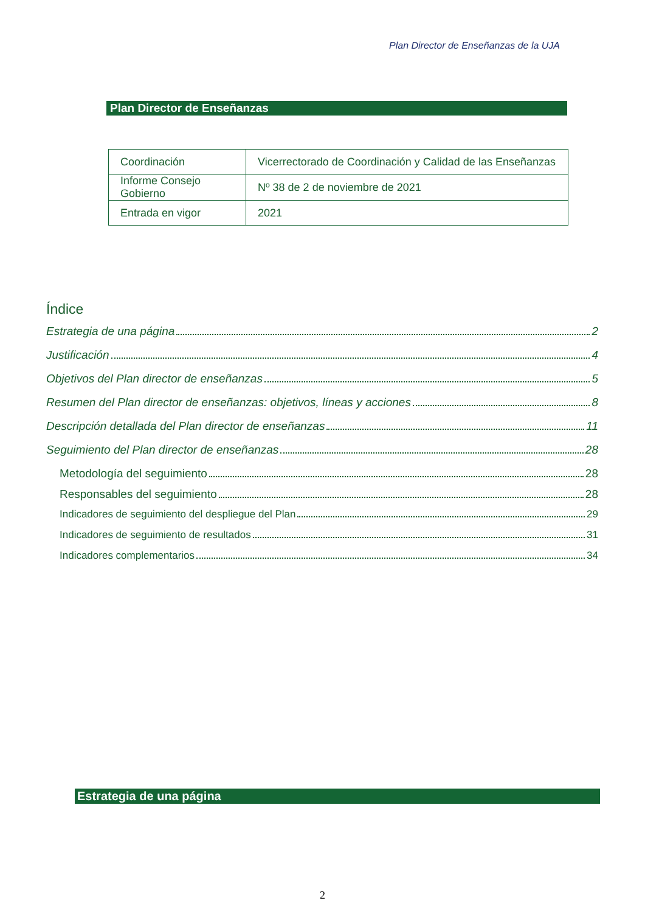Plan Director de Enseñanzas de la UJA
Plan Director de Enseñanzas
| Coordinación | Vicerrectorado de Coordinación y Calidad de las Enseñanzas |
| Informe Consejo Gobierno | Nº 38 de 2 de noviembre de 2021 |
| Entrada en vigor | 2021 |
Índice
Estrategia de una página 2
Justificación 4
Objetivos del Plan director de enseñanzas 5
Resumen del Plan director de enseñanzas: objetivos, líneas y acciones 8
Descripción detallada del Plan director de enseñanzas 11
Seguimiento del Plan director de enseñanzas 28
Metodología del seguimiento 28
Responsables del seguimiento 28
Indicadores de seguimiento del despliegue del Plan 29
Indicadores de seguimiento de resultados 31
Indicadores complementarios 34
Estrategia de una página
2